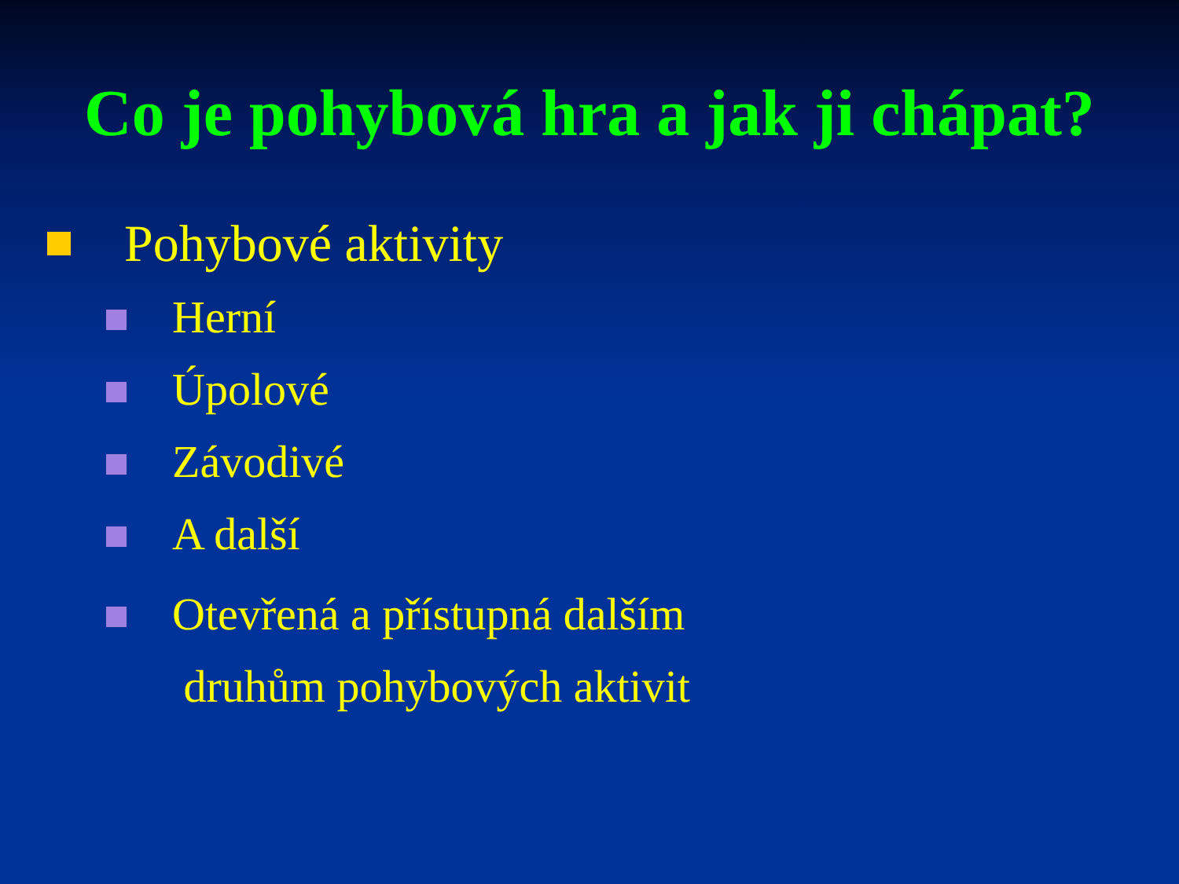Co je pohybová hra a jak ji chápat?
Pohybové aktivity
Herní
Úpolové
Závodivé
A další
Otevřená a přístupná dalším
druhům pohybových aktivit